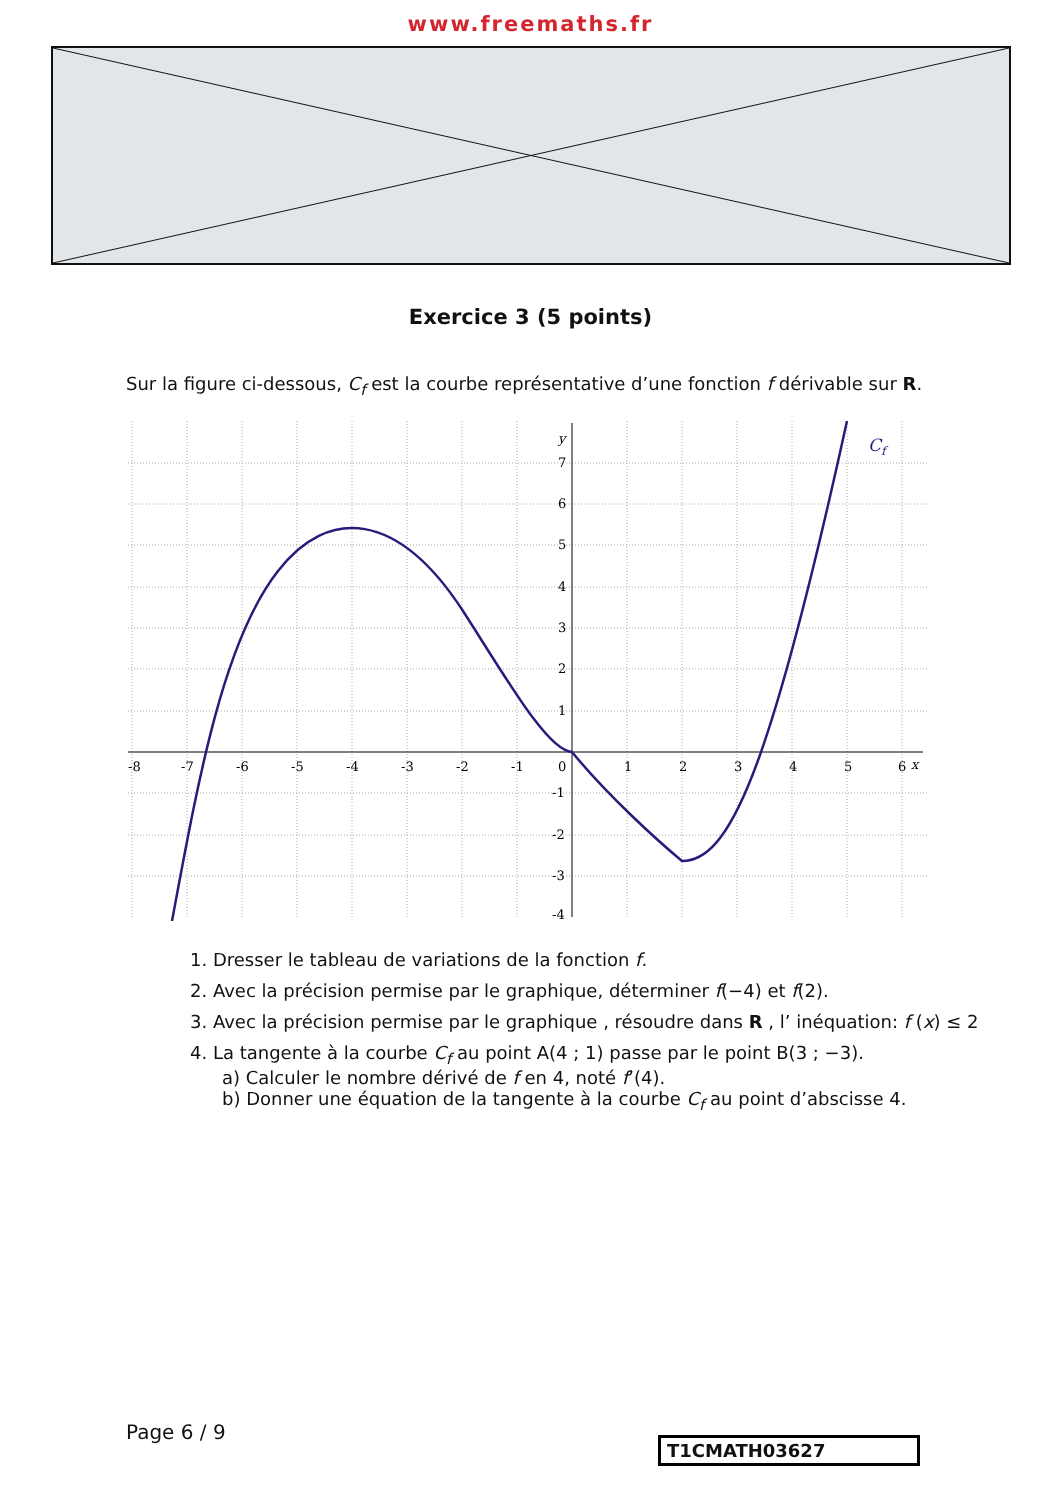www.freemaths.fr
Exercice 3 (5 points)
Sur la figure ci-dessous, C<sub>f</sub> est la courbe représentative d’une fonction f dérivable sur R.
-8
-7
-6
-5
-4
-3
-2
-1
0
1
2
3
4
5
6
x
y
7
6
5
4
3
2
1
-1
-2
-3
-4
Cf
1. Dresser le tableau de variations de la fonction f.
2. Avec la précision permise par le graphique, déterminer f(−4) et f(2).
3. Avec la précision permise par le graphique , résoudre dans R , l’ inéquation: f (x) ≤ 2
4. La tangente à la courbe C<sub>f</sub> au point A(4 ; 1) passe par le point B(3 ; −3).
a) Calculer le nombre dérivé de f en 4, noté f’(4).
b) Donner une équation de la tangente à la courbe C<sub>f</sub> au point d’abscisse 4.
Page 6 / 9
T1CMATH03627